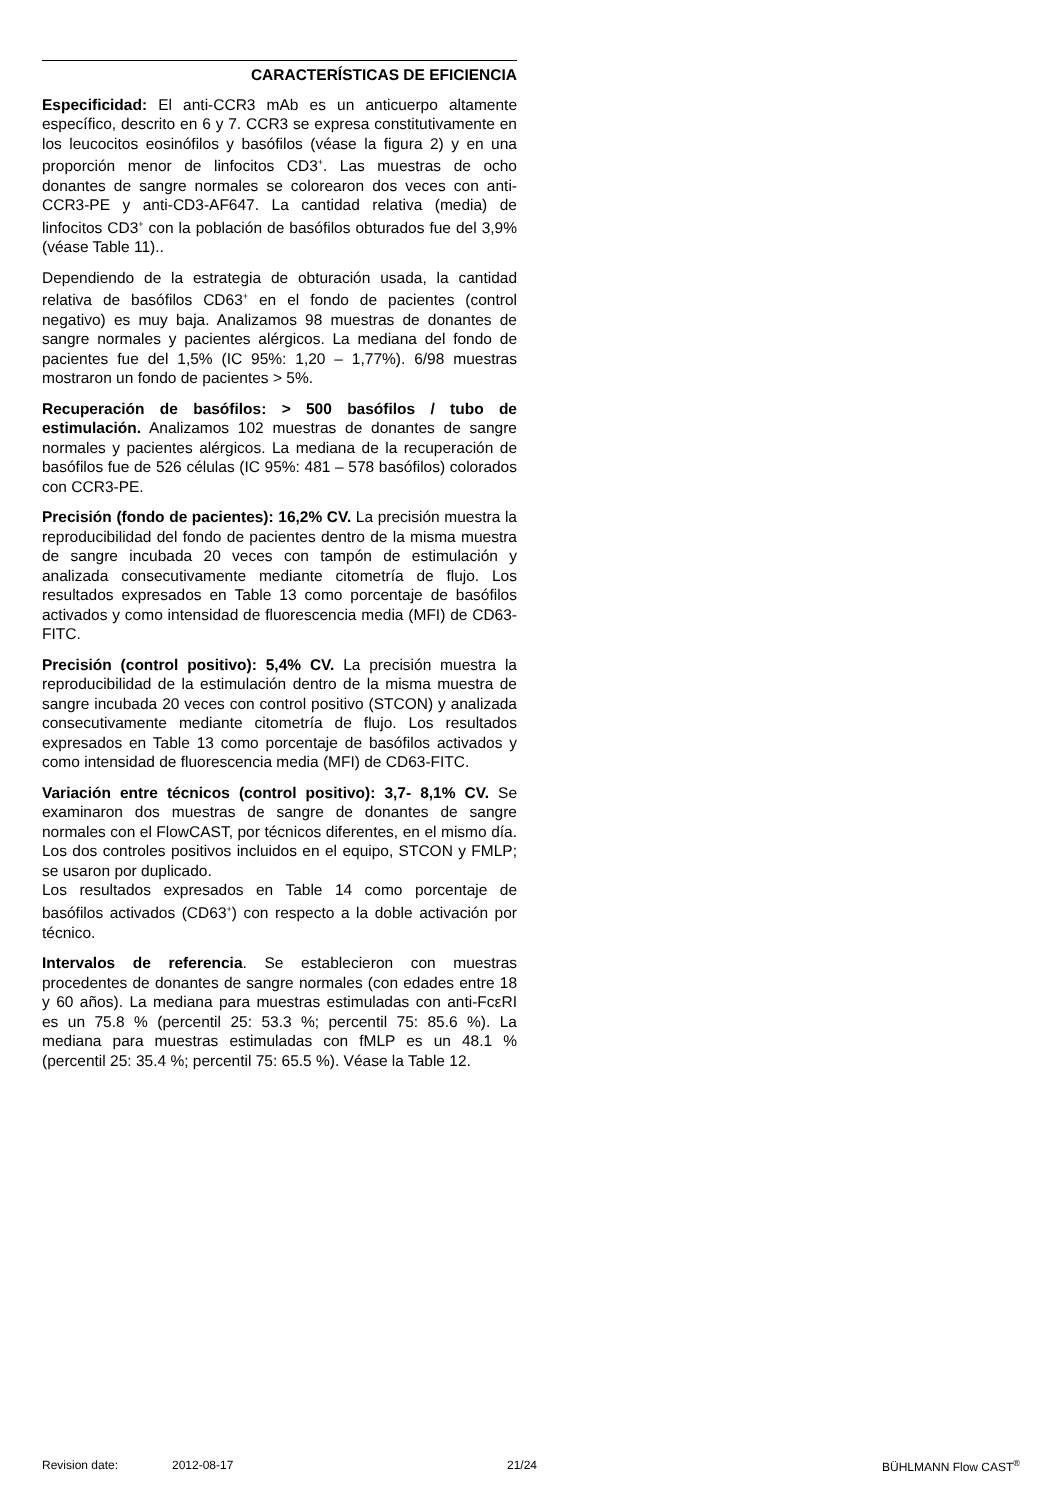CARACTERÍSTICAS DE EFICIENCIA
Especificidad: El anti-CCR3 mAb es un anticuerpo altamente específico, descrito en 6 y 7. CCR3 se expresa constitutivamente en los leucocitos eosinófilos y basófilos (véase la figura 2) y en una proporción menor de linfocitos CD3<sup>+</sup>. Las muestras de ocho donantes de sangre normales se colorearon dos veces con anti-CCR3-PE y anti-CD3-AF647. La cantidad relativa (media) de linfocitos CD3<sup>+</sup> con la población de basófilos obturados fue del 3,9% (véase Table 11)..
Dependiendo de la estrategia de obturación usada, la cantidad relativa de basófilos CD63<sup>+</sup> en el fondo de pacientes (control negativo) es muy baja. Analizamos 98 muestras de donantes de sangre normales y pacientes alérgicos. La mediana del fondo de pacientes fue del 1,5% (IC 95%: 1,20 – 1,77%). 6/98 muestras mostraron un fondo de pacientes > 5%.
Recuperación de basófilos: > 500 basófilos / tubo de estimulación. Analizamos 102 muestras de donantes de sangre normales y pacientes alérgicos. La mediana de la recuperación de basófilos fue de 526 células (IC 95%: 481 – 578 basófilos) colorados con CCR3-PE.
Precisión (fondo de pacientes): 16,2% CV. La precisión muestra la reproducibilidad del fondo de pacientes dentro de la misma muestra de sangre incubada 20 veces con tampón de estimulación y analizada consecutivamente mediante citometría de flujo. Los resultados expresados en Table 13 como porcentaje de basófilos activados y como intensidad de fluorescencia media (MFI) de CD63-FITC.
Precisión (control positivo): 5,4% CV. La precisión muestra la reproducibilidad de la estimulación dentro de la misma muestra de sangre incubada 20 veces con control positivo (STCON) y analizada consecutivamente mediante citometría de flujo. Los resultados expresados en Table 13 como porcentaje de basófilos activados y como intensidad de fluorescencia media (MFI) de CD63-FITC.
Variación entre técnicos (control positivo): 3,7- 8,1% CV. Se examinaron dos muestras de sangre de donantes de sangre normales con el FlowCAST, por técnicos diferentes, en el mismo día. Los dos controles positivos incluidos en el equipo, STCON y FMLP; se usaron por duplicado.
Los resultados expresados en Table 14 como porcentaje de basófilos activados (CD63<sup>+</sup>) con respecto a la doble activación por técnico.
Intervalos de referencia. Se establecieron con muestras procedentes de donantes de sangre normales (con edades entre 18 y 60 años). La mediana para muestras estimuladas con anti-FcεRI es un 75.8 % (percentil 25: 53.3 %; percentil 75: 85.6 %). La mediana para muestras estimuladas con fMLP es un 48.1 % (percentil 25: 35.4 %; percentil 75: 65.5 %). Véase la Table 12.
Revision date: 2012-08-17 21/24 BÜHLMANN Flow CAST<sup>®</sup>